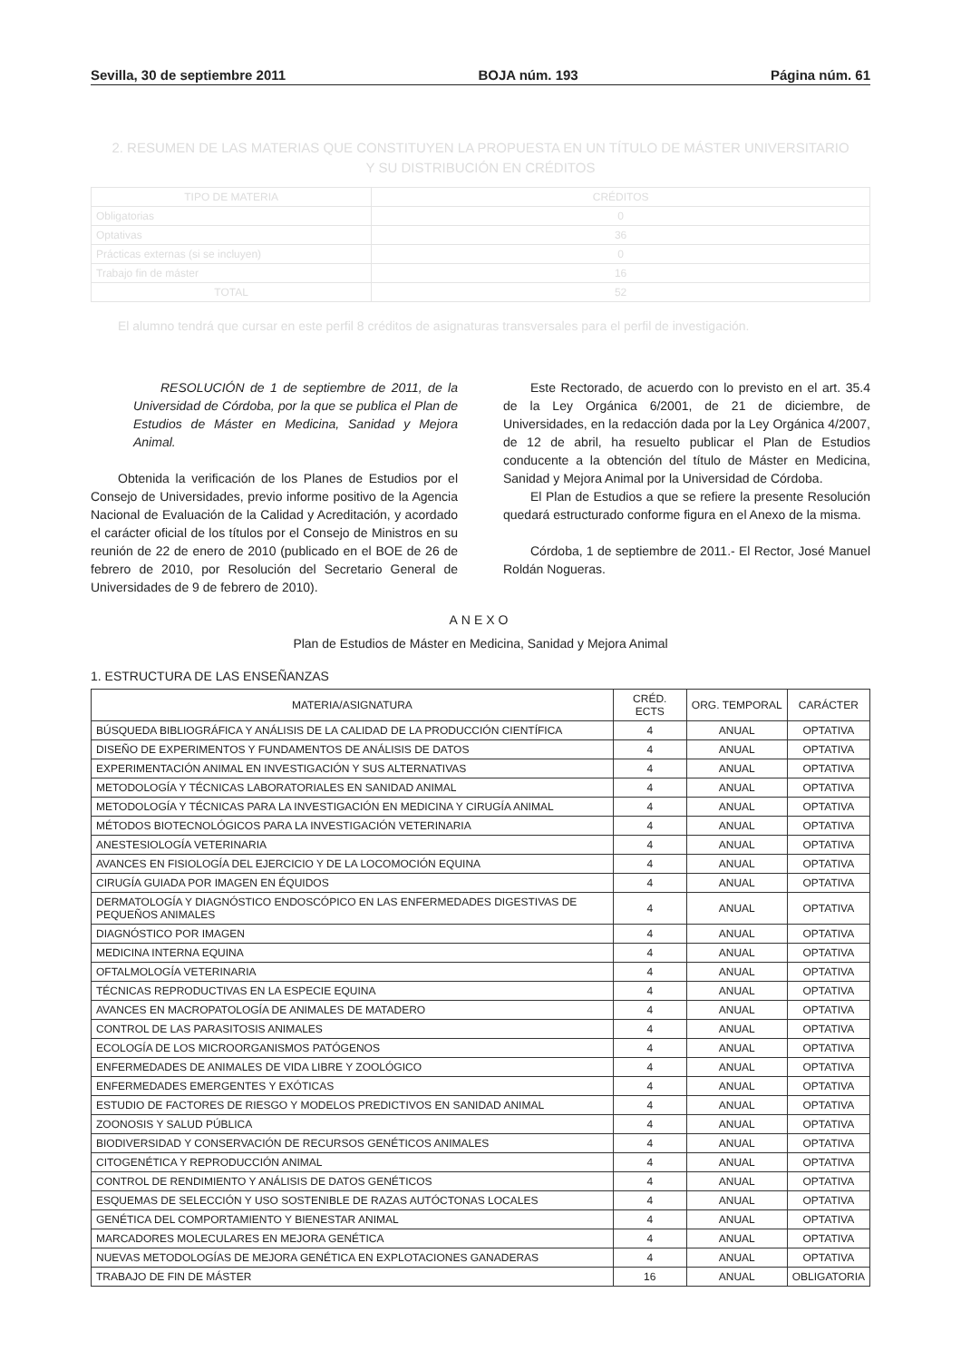Sevilla, 30 de septiembre 2011 BOJA núm. 193 Página núm. 61
2. RESUMEN DE LAS MATERIAS QUE CONSTITUYEN LA PROPUESTA EN UN TÍTULO DE MÁSTER UNIVERSITARIO
Y SU DISTRIBUCIÓN EN CRÉDITOS
| TIPO DE MATERIA | CRÉDITOS |
| --- | --- |
| Obligatorias | 0 |
| Optativas | 36 |
| Prácticas externas (si se incluyen) | 0 |
| Trabajo fin de máster | 16 |
| TOTAL | 52 |
El alumno tendrá que cursar en este perfil 8 créditos de asignaturas transversales para el perfil de investigación.
RESOLUCIÓN de 1 de septiembre de 2011, de la Universidad de Córdoba, por la que se publica el Plan de Estudios de Máster en Medicina, Sanidad y Mejora Animal.
Obtenida la verificación de los Planes de Estudios por el Consejo de Universidades, previo informe positivo de la Agencia Nacional de Evaluación de la Calidad y Acreditación, y acordado el carácter oficial de los títulos por el Consejo de Ministros en su reunión de 22 de enero de 2010 (publicado en el BOE de 26 de febrero de 2010, por Resolución del Secretario General de Universidades de 9 de febrero de 2010).
Este Rectorado, de acuerdo con lo previsto en el art. 35.4 de la Ley Orgánica 6/2001, de 21 de diciembre, de Universidades, en la redacción dada por la Ley Orgánica 4/2007, de 12 de abril, ha resuelto publicar el Plan de Estudios conducente a la obtención del título de Máster en Medicina, Sanidad y Mejora Animal por la Universidad de Córdoba.
El Plan de Estudios a que se refiere la presente Resolución quedará estructurado conforme figura en el Anexo de la misma.
Córdoba, 1 de septiembre de 2011.- El Rector, José Manuel Roldán Nogueras.
ANEXO
Plan de Estudios de Máster en Medicina, Sanidad y Mejora Animal
1. ESTRUCTURA DE LAS ENSEÑANZAS
| MATERIA/ASIGNATURA | CRÉD. ECTS | ORG. TEMPORAL | CARÁCTER |
| --- | --- | --- | --- |
| BÚSQUEDA BIBLIOGRÁFICA Y ANÁLISIS DE LA CALIDAD DE LA PRODUCCIÓN CIENTÍFICA | 4 | ANUAL | OPTATIVA |
| DISEÑO DE EXPERIMENTOS Y FUNDAMENTOS DE ANÁLISIS DE DATOS | 4 | ANUAL | OPTATIVA |
| EXPERIMENTACIÓN ANIMAL EN INVESTIGACIÓN Y SUS ALTERNATIVAS | 4 | ANUAL | OPTATIVA |
| METODOLOGÍA Y TÉCNICAS LABORATORIALES EN SANIDAD ANIMAL | 4 | ANUAL | OPTATIVA |
| METODOLOGÍA Y TÉCNICAS PARA LA INVESTIGACIÓN EN MEDICINA Y CIRUGÍA ANIMAL | 4 | ANUAL | OPTATIVA |
| MÉTODOS BIOTECNOLÓGICOS PARA LA INVESTIGACIÓN VETERINARIA | 4 | ANUAL | OPTATIVA |
| ANESTESIOLOGÍA VETERINARIA | 4 | ANUAL | OPTATIVA |
| AVANCES EN FISIOLOGÍA DEL EJERCICIO Y DE LA LOCOMOCIÓN EQUINA | 4 | ANUAL | OPTATIVA |
| CIRUGÍA GUIADA POR IMAGEN EN ÉQUIDOS | 4 | ANUAL | OPTATIVA |
| DERMATOLOGÍA Y DIAGNÓSTICO ENDOSCÓPICO EN LAS ENFERMEDADES DIGESTIVAS DE PEQUEÑOS ANIMALES | 4 | ANUAL | OPTATIVA |
| DIAGNÓSTICO POR IMAGEN | 4 | ANUAL | OPTATIVA |
| MEDICINA INTERNA EQUINA | 4 | ANUAL | OPTATIVA |
| OFTALMOLOGÍA VETERINARIA | 4 | ANUAL | OPTATIVA |
| TÉCNICAS REPRODUCTIVAS EN LA ESPECIE EQUINA | 4 | ANUAL | OPTATIVA |
| AVANCES EN MACROPATOLOGÍA DE ANIMALES DE MATADERO | 4 | ANUAL | OPTATIVA |
| CONTROL DE LAS PARASITOSIS ANIMALES | 4 | ANUAL | OPTATIVA |
| ECOLOGÍA DE LOS MICROORGANISMOS PATÓGENOS | 4 | ANUAL | OPTATIVA |
| ENFERMEDADES DE ANIMALES DE VIDA LIBRE Y ZOOLÓGICO | 4 | ANUAL | OPTATIVA |
| ENFERMEDADES EMERGENTES Y EXÓTICAS | 4 | ANUAL | OPTATIVA |
| ESTUDIO DE FACTORES DE RIESGO Y MODELOS PREDICTIVOS EN SANIDAD ANIMAL | 4 | ANUAL | OPTATIVA |
| ZOONOSIS Y SALUD PÚBLICA | 4 | ANUAL | OPTATIVA |
| BIODIVERSIDAD Y CONSERVACIÓN DE RECURSOS GENÉTICOS ANIMALES | 4 | ANUAL | OPTATIVA |
| CITOGENÉTICA Y REPRODUCCIÓN ANIMAL | 4 | ANUAL | OPTATIVA |
| CONTROL DE RENDIMIENTO Y ANÁLISIS DE DATOS GENÉTICOS | 4 | ANUAL | OPTATIVA |
| ESQUEMAS DE SELECCIÓN Y USO SOSTENIBLE DE RAZAS AUTÓCTONAS LOCALES | 4 | ANUAL | OPTATIVA |
| GENÉTICA DEL COMPORTAMIENTO Y BIENESTAR ANIMAL | 4 | ANUAL | OPTATIVA |
| MARCADORES MOLECULARES EN MEJORA GENÉTICA | 4 | ANUAL | OPTATIVA |
| NUEVAS METODOLOGÍAS DE MEJORA GENÉTICA EN EXPLOTACIONES GANADERAS | 4 | ANUAL | OPTATIVA |
| TRABAJO DE FIN DE MÁSTER | 16 | ANUAL | OBLIGATORIA |